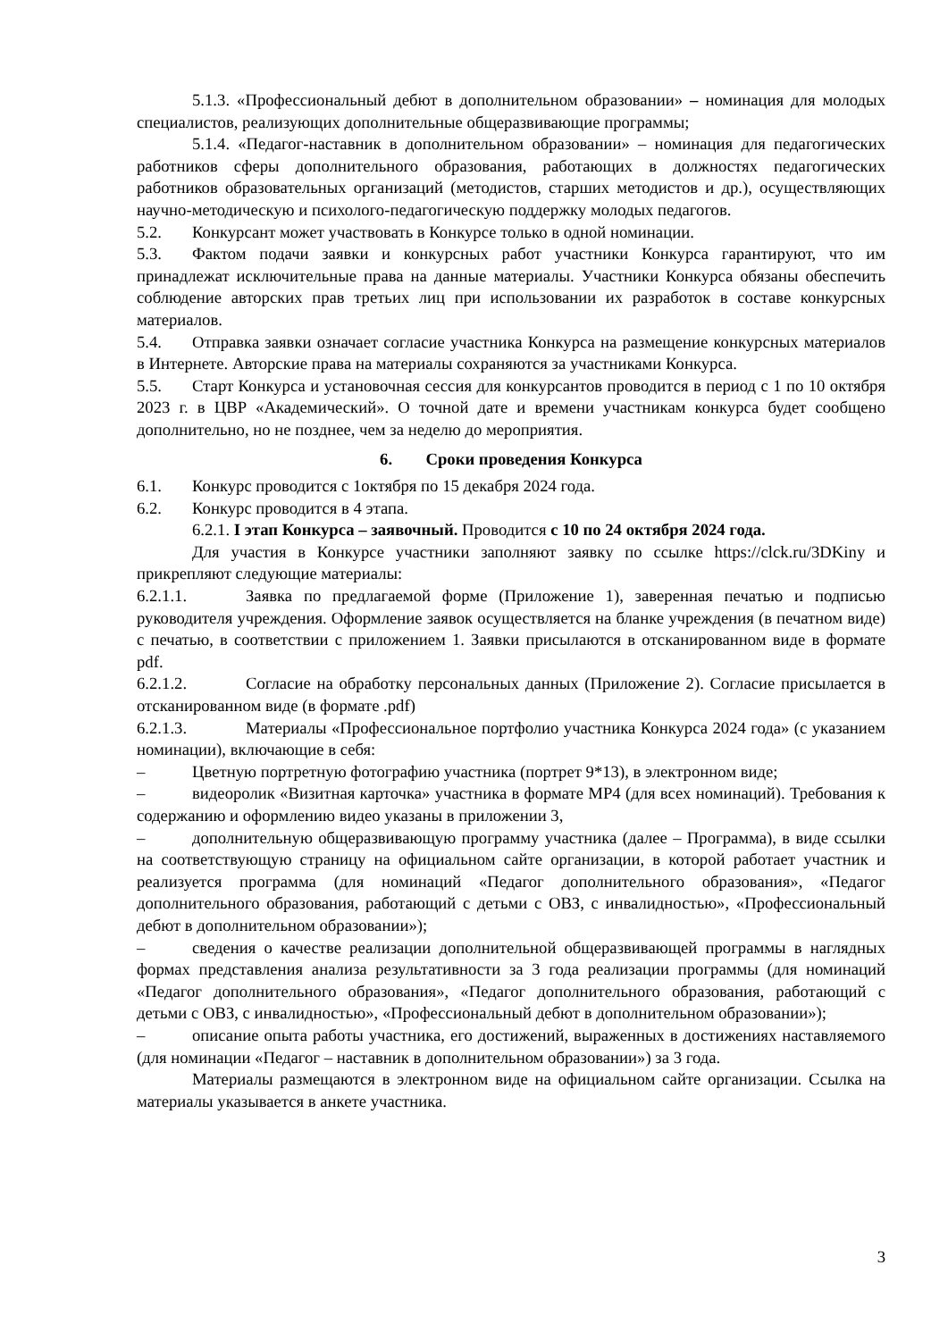5.1.3. «Профессиональный дебют в дополнительном образовании» – номинация для молодых специалистов, реализующих дополнительные общеразвивающие программы;
5.1.4. «Педагог-наставник в дополнительном образовании» – номинация для педагогических работников сферы дополнительного образования, работающих в должностях педагогических работников образовательных организаций (методистов, старших методистов и др.), осуществляющих научно-методическую и психолого-педагогическую поддержку молодых педагогов.
5.2. Конкурсант может участвовать в Конкурсе только в одной номинации.
5.3. Фактом подачи заявки и конкурсных работ участники Конкурса гарантируют, что им принадлежат исключительные права на данные материалы. Участники Конкурса обязаны обеспечить соблюдение авторских прав третьих лиц при использовании их разработок в составе конкурсных материалов.
5.4. Отправка заявки означает согласие участника Конкурса на размещение конкурсных материалов в Интернете. Авторские права на материалы сохраняются за участниками Конкурса.
5.5. Старт Конкурса и установочная сессия для конкурсантов проводится в период с 1 по 10 октября 2023 г. в ЦВР «Академический». О точной дате и времени участникам конкурса будет сообщено дополнительно, но не позднее, чем за неделю до мероприятия.
6. Сроки проведения Конкурса
6.1. Конкурс проводится с 1октября по 15 декабря 2024 года.
6.2. Конкурс проводится в 4 этапа.
6.2.1. I этап Конкурса – заявочный. Проводится с 10 по 24 октября 2024 года.
Для участия в Конкурсе участники заполняют заявку по ссылке https://clck.ru/3DKiny и прикрепляют следующие материалы:
6.2.1.1. Заявка по предлагаемой форме (Приложение 1), заверенная печатью и подписью руководителя учреждения. Оформление заявок осуществляется на бланке учреждения (в печатном виде) с печатью, в соответствии с приложением 1. Заявки присылаются в отсканированном виде в формате pdf.
6.2.1.2. Согласие на обработку персональных данных (Приложение 2). Согласие присылается в отсканированном виде (в формате .pdf)
6.2.1.3. Материалы «Профессиональное портфолио участника Конкурса 2024 года» (с указанием номинации), включающие в себя:
– Цветную портретную фотографию участника (портрет 9*13), в электронном виде;
– видеоролик «Визитная карточка» участника в формате MP4 (для всех номинаций). Требования к содержанию и оформлению видео указаны в приложении 3,
– дополнительную общеразвивающую программу участника (далее – Программа), в виде ссылки на соответствующую страницу на официальном сайте организации, в которой работает участник и реализуется программа (для номинаций «Педагог дополнительного образования», «Педагог дополнительного образования, работающий с детьми с ОВЗ, с инвалидностью», «Профессиональный дебют в дополнительном образовании»);
– сведения о качестве реализации дополнительной общеразвивающей программы в наглядных формах представления анализа результативности за 3 года реализации программы (для номинаций «Педагог дополнительного образования», «Педагог дополнительного образования, работающий с детьми с ОВЗ, с инвалидностью», «Профессиональный дебют в дополнительном образовании»);
– описание опыта работы участника, его достижений, выраженных в достижениях наставляемого (для номинации «Педагог – наставник в дополнительном образовании») за 3 года.
Материалы размещаются в электронном виде на официальном сайте организации. Ссылка на материалы указывается в анкете участника.
3